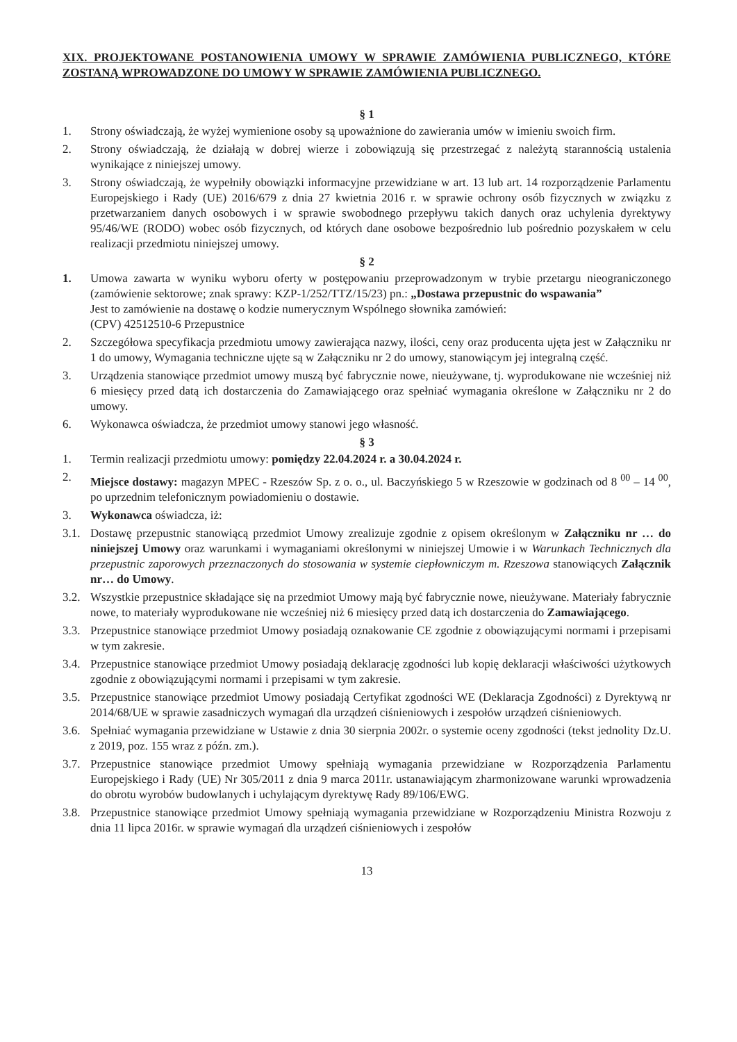XIX. PROJEKTOWANE POSTANOWIENIA UMOWY W SPRAWIE ZAMÓWIENIA PUBLICZNEGO, KTÓRE ZOSTANĄ WPROWADZONE DO UMOWY W SPRAWIE ZAMÓWIENIA PUBLICZNEGO.
§ 1
1. Strony oświadczają, że wyżej wymienione osoby są upoważnione do zawierania umów w imieniu swoich firm.
2. Strony oświadczają, że działają w dobrej wierze i zobowiązują się przestrzegać z należytą starannością ustalenia wynikające z niniejszej umowy.
3. Strony oświadczają, że wypełniły obowiązki informacyjne przewidziane w art. 13 lub art. 14 rozporządzenie Parlamentu Europejskiego i Rady (UE) 2016/679 z dnia 27 kwietnia 2016 r. w sprawie ochrony osób fizycznych w związku z przetwarzaniem danych osobowych i w sprawie swobodnego przepływu takich danych oraz uchylenia dyrektywy 95/46/WE (RODO) wobec osób fizycznych, od których dane osobowe bezpośrednio lub pośrednio pozyskałem w celu realizacji przedmiotu niniejszej umowy.
§ 2
1. Umowa zawarta w wyniku wyboru oferty w postępowaniu przeprowadzonym w trybie przetargu nieograniczonego (zamówienie sektorowe; znak sprawy: KZP-1/252/TTZ/15/23) pn.: „Dostawa przepustnic do wspawania”
Jest to zamówienie na dostawę o kodzie numerycznym Wspólnego słownika zamówień:
(CPV) 42512510-6 Przepustnice
2. Szczegółowa specyfikacja przedmiotu umowy zawierająca nazwy, ilości, ceny oraz producenta ujęta jest w Załączniku nr 1 do umowy, Wymagania techniczne ujęte są w Załączniku nr 2 do umowy, stanowiącym jej integralną część.
3. Urządzenia stanowiące przedmiot umowy muszą być fabrycznie nowe, nieużywane, tj. wyprodukowane nie wcześniej niż 6 miesięcy przed datą ich dostarczenia do Zamawiającego oraz spełniać wymagania określone w Załączniku nr 2 do umowy.
6. Wykonawca oświadcza, że przedmiot umowy stanowi jego własność.
§ 3
1. Termin realizacji przedmiotu umowy: pomiędzy 22.04.2024 r. a 30.04.2024 r.
2. Miejsce dostawy: magazyn MPEC - Rzeszów Sp. z o. o., ul. Baczyńskiego 5 w Rzeszowie w godzinach od 8 <sup>00</sup> – 14 <sup>00</sup>, po uprzednim telefonicznym powiadomieniu o dostawie.
3. Wykonawca oświadcza, iż:
3.1. Dostawę przepustnic stanowiącą przedmiot Umowy zrealizuje zgodnie z opisem określonym w Załączniku nr … do niniejszej Umowy oraz warunkami i wymaganiami określonymi w niniejszej Umowie i w Warunkach Technicznych dla przepustnic zaporowych przeznaczonych do stosowania w systemie ciepłowniczym m. Rzeszowa stanowiących Załącznik nr… do Umowy.
3.2. Wszystkie przepustnice składające się na przedmiot Umowy mają być fabrycznie nowe, nieużywane. Materiały fabrycznie nowe, to materiały wyprodukowane nie wcześniej niż 6 miesięcy przed datą ich dostarczenia do Zamawiającego.
3.3. Przepustnice stanowiące przedmiot Umowy posiadają oznakowanie CE zgodnie z obowiązującymi normami i przepisami w tym zakresie.
3.4. Przepustnice stanowiące przedmiot Umowy posiadają deklarację zgodności lub kopię deklaracji właściwości użytkowych zgodnie z obowiązującymi normami i przepisami w tym zakresie.
3.5. Przepustnice stanowiące przedmiot Umowy posiadają Certyfikat zgodności WE (Deklaracja Zgodności) z Dyrektywą nr 2014/68/UE w sprawie zasadniczych wymagań dla urządzeń ciśnieniowych i zespołów urządzeń ciśnieniowych.
3.6. Spełniać wymagania przewidziane w Ustawie z dnia 30 sierpnia 2002r. o systemie oceny zgodności (tekst jednolity Dz.U. z 2019, poz. 155 wraz z późn. zm.).
3.7. Przepustnice stanowiące przedmiot Umowy spełniają wymagania przewidziane w Rozporządzenia Parlamentu Europejskiego i Rady (UE) Nr 305/2011 z dnia 9 marca 2011r. ustanawiającym zharmonizowane warunki wprowadzenia do obrotu wyrobów budowlanych i uchylającym dyrektywę Rady 89/106/EWG.
3.8. Przepustnice stanowiące przedmiot Umowy spełniają wymagania przewidziane w Rozporządzeniu Ministra Rozwoju z dnia 11 lipca 2016r. w sprawie wymagań dla urządzeń ciśnieniowych i zespołów
13